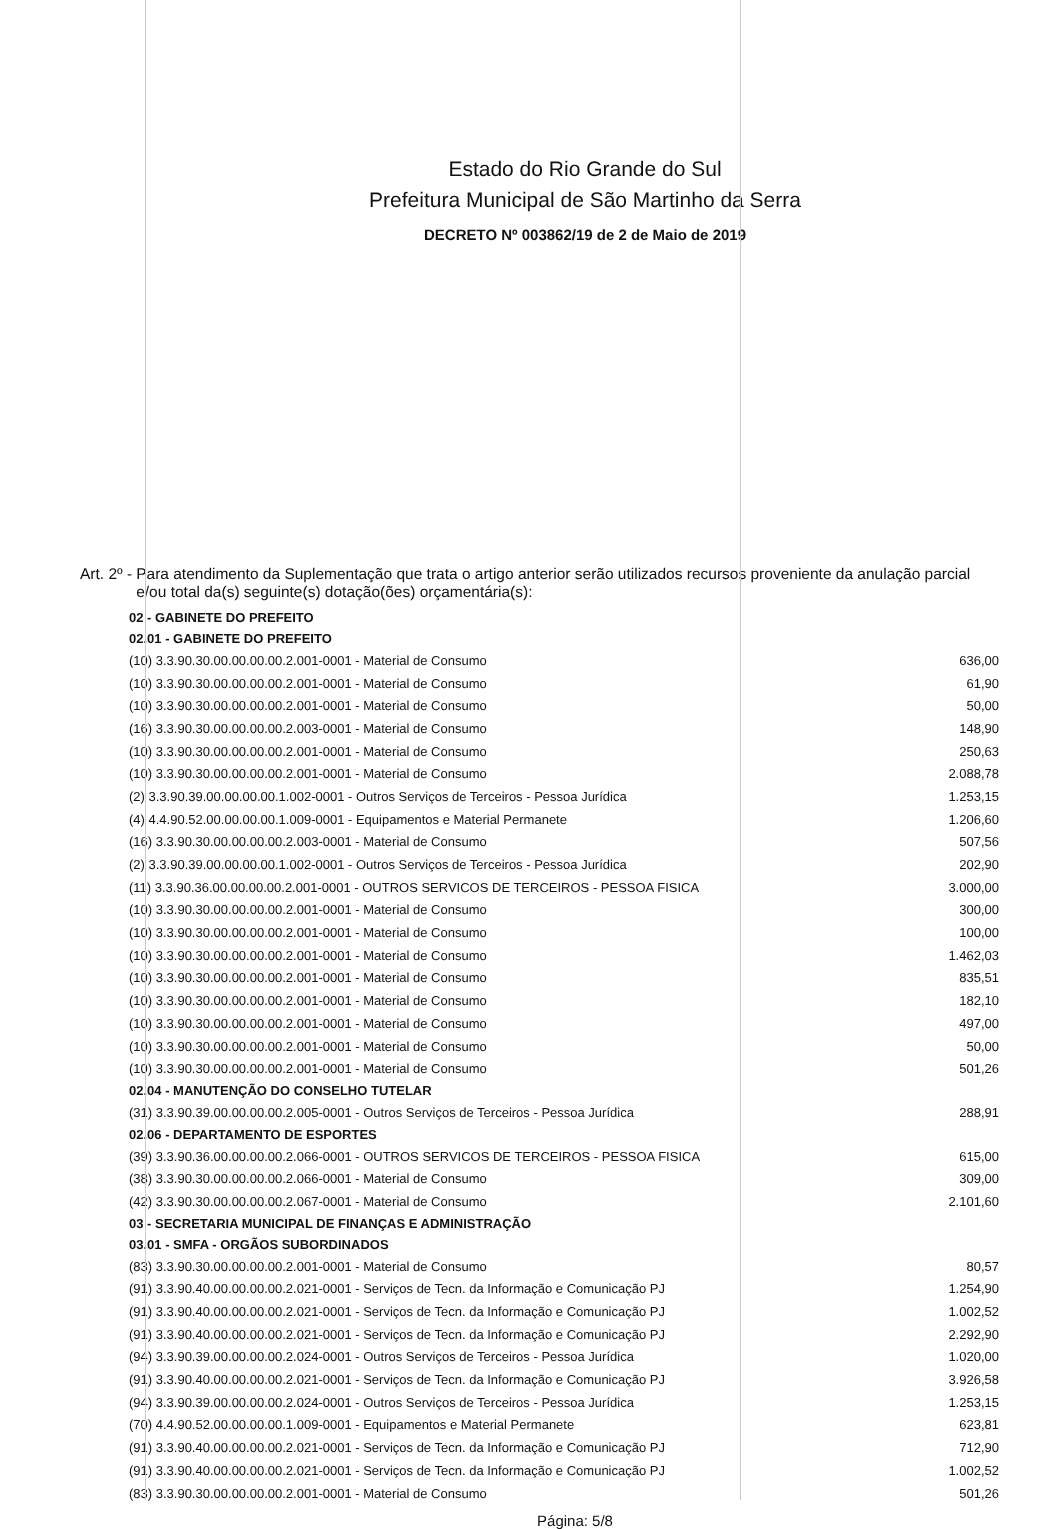Estado do Rio Grande do Sul
Prefeitura Municipal de São Martinho da Serra
DECRETO Nº 003862/19 de 2 de Maio de 2019
Art. 2º - Para atendimento da Suplementação que trata o artigo anterior serão utilizados recursos proveniente da anulação parcial e/ou total da(s) seguinte(s) dotação(ões) orçamentária(s):
| 02 - GABINETE DO PREFEITO | |
| 02.01 - GABINETE DO PREFEITO | |
| (10) 3.3.90.30.00.00.00.00.2.001-0001 - Material de Consumo | 636,00 |
| (10) 3.3.90.30.00.00.00.00.2.001-0001 - Material de Consumo | 61,90 |
| (10) 3.3.90.30.00.00.00.00.2.001-0001 - Material de Consumo | 50,00 |
| (16) 3.3.90.30.00.00.00.00.2.003-0001 - Material de Consumo | 148,90 |
| (10) 3.3.90.30.00.00.00.00.2.001-0001 - Material de Consumo | 250,63 |
| (10) 3.3.90.30.00.00.00.00.2.001-0001 - Material de Consumo | 2.088,78 |
| (2) 3.3.90.39.00.00.00.00.1.002-0001 - Outros Serviços de Terceiros - Pessoa Jurídica | 1.253,15 |
| (4) 4.4.90.52.00.00.00.00.1.009-0001 - Equipamentos e Material Permanete | 1.206,60 |
| (16) 3.3.90.30.00.00.00.00.2.003-0001 - Material de Consumo | 507,56 |
| (2) 3.3.90.39.00.00.00.00.1.002-0001 - Outros Serviços de Terceiros - Pessoa Jurídica | 202,90 |
| (11) 3.3.90.36.00.00.00.00.2.001-0001 - OUTROS SERVICOS DE TERCEIROS - PESSOA FISICA | 3.000,00 |
| (10) 3.3.90.30.00.00.00.00.2.001-0001 - Material de Consumo | 300,00 |
| (10) 3.3.90.30.00.00.00.00.2.001-0001 - Material de Consumo | 100,00 |
| (10) 3.3.90.30.00.00.00.00.2.001-0001 - Material de Consumo | 1.462,03 |
| (10) 3.3.90.30.00.00.00.00.2.001-0001 - Material de Consumo | 835,51 |
| (10) 3.3.90.30.00.00.00.00.2.001-0001 - Material de Consumo | 182,10 |
| (10) 3.3.90.30.00.00.00.00.2.001-0001 - Material de Consumo | 497,00 |
| (10) 3.3.90.30.00.00.00.00.2.001-0001 - Material de Consumo | 50,00 |
| (10) 3.3.90.30.00.00.00.00.2.001-0001 - Material de Consumo | 501,26 |
| 02.04 - MANUTENÇÃO DO CONSELHO TUTELAR | |
| (31) 3.3.90.39.00.00.00.00.2.005-0001 - Outros Serviços de Terceiros - Pessoa Jurídica | 288,91 |
| 02.06 - DEPARTAMENTO DE ESPORTES | |
| (39) 3.3.90.36.00.00.00.00.2.066-0001 - OUTROS SERVICOS DE TERCEIROS - PESSOA FISICA | 615,00 |
| (38) 3.3.90.30.00.00.00.00.2.066-0001 - Material de Consumo | 309,00 |
| (42) 3.3.90.30.00.00.00.00.2.067-0001 - Material de Consumo | 2.101,60 |
| 03 - SECRETARIA MUNICIPAL DE FINANÇAS E ADMINISTRAÇÃO | |
| 03.01 - SMFA - ORGÃOS SUBORDINADOS | |
| (83) 3.3.90.30.00.00.00.00.2.001-0001 - Material de Consumo | 80,57 |
| (91) 3.3.90.40.00.00.00.00.2.021-0001 - Serviços de Tecn. da Informação e Comunicação PJ | 1.254,90 |
| (91) 3.3.90.40.00.00.00.00.2.021-0001 - Serviços de Tecn. da Informação e Comunicação PJ | 1.002,52 |
| (91) 3.3.90.40.00.00.00.00.2.021-0001 - Serviços de Tecn. da Informação e Comunicação PJ | 2.292,90 |
| (94) 3.3.90.39.00.00.00.00.2.024-0001 - Outros Serviços de Terceiros - Pessoa Jurídica | 1.020,00 |
| (91) 3.3.90.40.00.00.00.00.2.021-0001 - Serviços de Tecn. da Informação e Comunicação PJ | 3.926,58 |
| (94) 3.3.90.39.00.00.00.00.2.024-0001 - Outros Serviços de Terceiros - Pessoa Jurídica | 1.253,15 |
| (70) 4.4.90.52.00.00.00.00.1.009-0001 - Equipamentos e Material Permanete | 623,81 |
| (91) 3.3.90.40.00.00.00.00.2.021-0001 - Serviços de Tecn. da Informação e Comunicação PJ | 712,90 |
| (91) 3.3.90.40.00.00.00.00.2.021-0001 - Serviços de Tecn. da Informação e Comunicação PJ | 1.002,52 |
| (83) 3.3.90.30.00.00.00.00.2.001-0001 - Material de Consumo | 501,26 |
Página: 5/8